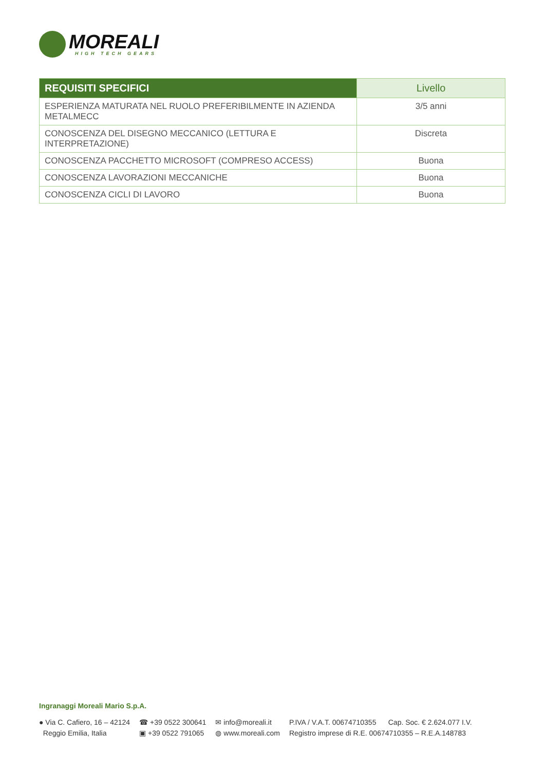MOREALI
HIGH TECH GEARS
| REQUISITI SPECIFICI | Livello |
| --- | --- |
| ESPERIENZA MATURATA NEL RUOLO PREFERIBILMENTE IN AZIENDA METALMECC | 3/5 anni |
| CONOSCENZA DEL DISEGNO MECCANICO (LETTURA E INTERPRETAZIONE) | Discreta |
| CONOSCENZA PACCHETTO MICROSOFT (COMPRESO ACCESS) | Buona |
| CONOSCENZA LAVORAZIONI MECCANICHE | Buona |
| CONOSCENZA CICLI DI LAVORO | Buona |
Ingranaggi Moreali Mario S.p.A.
● Via C. Cafiero, 16 – 42124
Reggio Emilia, Italia
☎ +39 0522 300641
▣ +39 0522 791065
✉ info@moreali.it
◍ www.moreali.com
P.IVA / V.A.T. 00674710355 Cap. Soc. € 2.624.077 I.V.
Registro imprese di R.E. 00674710355 – R.E.A.148783